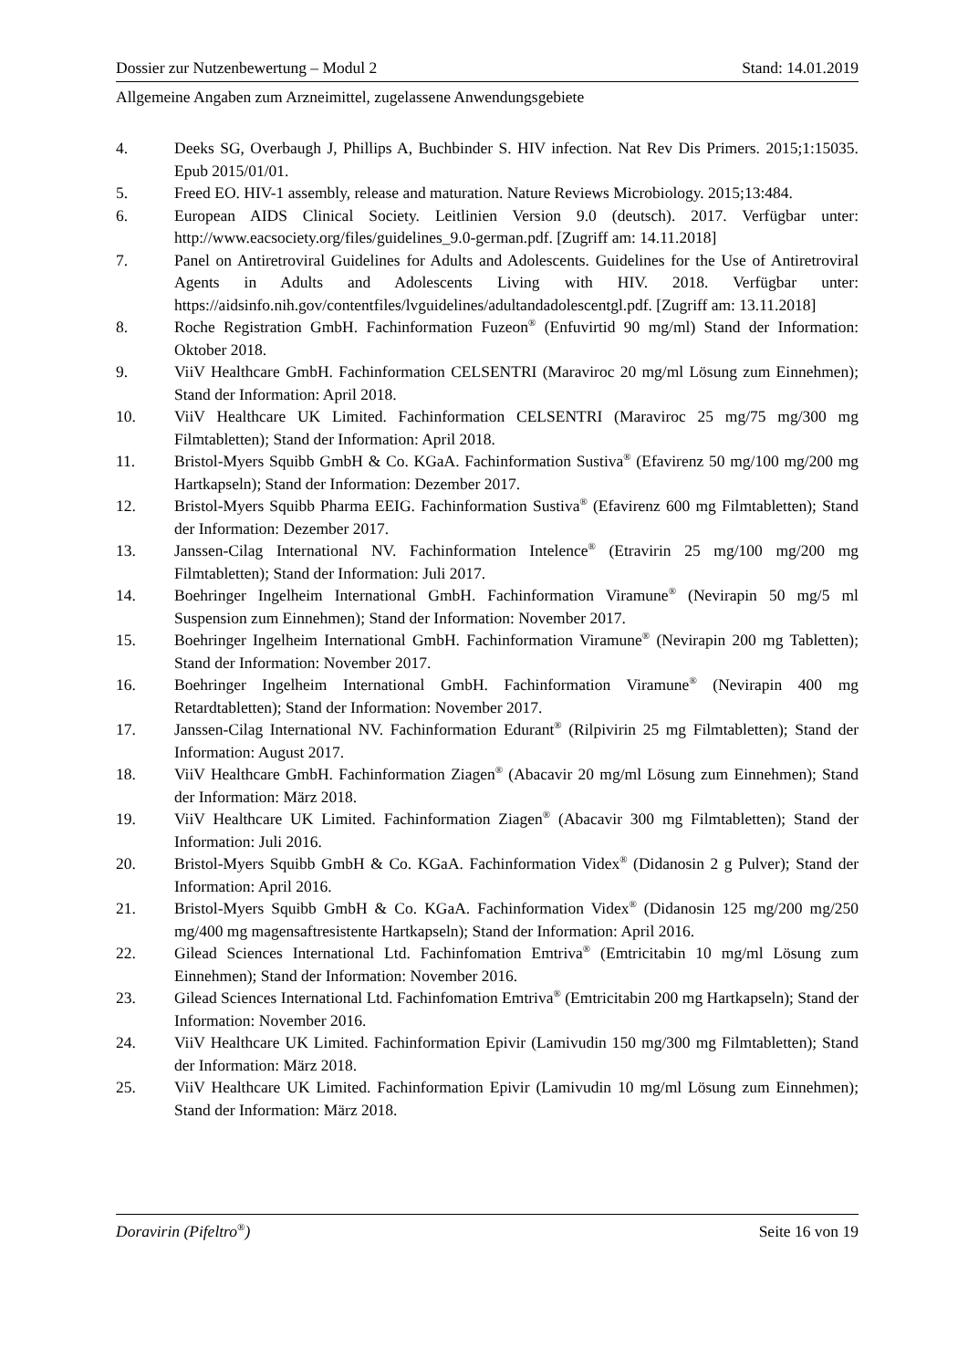Dossier zur Nutzenbewertung – Modul 2 Stand: 14.01.2019
Allgemeine Angaben zum Arzneimittel, zugelassene Anwendungsgebiete
4. Deeks SG, Overbaugh J, Phillips A, Buchbinder S. HIV infection. Nat Rev Dis Primers. 2015;1:15035. Epub 2015/01/01.
5. Freed EO. HIV-1 assembly, release and maturation. Nature Reviews Microbiology. 2015;13:484.
6. European AIDS Clinical Society. Leitlinien Version 9.0 (deutsch). 2017. Verfügbar unter: http://www.eacsociety.org/files/guidelines_9.0-german.pdf. [Zugriff am: 14.11.2018]
7. Panel on Antiretroviral Guidelines for Adults and Adolescents. Guidelines for the Use of Antiretroviral Agents in Adults and Adolescents Living with HIV. 2018. Verfügbar unter: https://aidsinfo.nih.gov/contentfiles/lvguidelines/adultandadolescentgl.pdf. [Zugriff am: 13.11.2018]
8. Roche Registration GmbH. Fachinformation Fuzeon<sup>®</sup> (Enfuvirtid 90 mg/ml) Stand der Information: Oktober 2018.
9. ViiV Healthcare GmbH. Fachinformation CELSENTRI (Maraviroc 20 mg/ml Lösung zum Einnehmen); Stand der Information: April 2018.
10. ViiV Healthcare UK Limited. Fachinformation CELSENTRI (Maraviroc 25 mg/75 mg/300 mg Filmtabletten); Stand der Information: April 2018.
11. Bristol-Myers Squibb GmbH & Co. KGaA. Fachinformation Sustiva<sup>®</sup> (Efavirenz 50 mg/100 mg/200 mg Hartkapseln); Stand der Information: Dezember 2017.
12. Bristol-Myers Squibb Pharma EEIG. Fachinformation Sustiva<sup>®</sup> (Efavirenz 600 mg Filmtabletten); Stand der Information: Dezember 2017.
13. Janssen-Cilag International NV. Fachinformation Intelence<sup>®</sup> (Etravirin 25 mg/100 mg/200 mg Filmtabletten); Stand der Information: Juli 2017.
14. Boehringer Ingelheim International GmbH. Fachinformation Viramune<sup>®</sup> (Nevirapin 50 mg/5 ml Suspension zum Einnehmen); Stand der Information: November 2017.
15. Boehringer Ingelheim International GmbH. Fachinformation Viramune<sup>®</sup> (Nevirapin 200 mg Tabletten); Stand der Information: November 2017.
16. Boehringer Ingelheim International GmbH. Fachinformation Viramune<sup>®</sup> (Nevirapin 400 mg Retardtabletten); Stand der Information: November 2017.
17. Janssen-Cilag International NV. Fachinformation Edurant<sup>®</sup> (Rilpivirin 25 mg Filmtabletten); Stand der Information: August 2017.
18. ViiV Healthcare GmbH. Fachinformation Ziagen<sup>®</sup> (Abacavir 20 mg/ml Lösung zum Einnehmen); Stand der Information: März 2018.
19. ViiV Healthcare UK Limited. Fachinformation Ziagen<sup>®</sup> (Abacavir 300 mg Filmtabletten); Stand der Information: Juli 2016.
20. Bristol-Myers Squibb GmbH & Co. KGaA. Fachinformation Videx<sup>®</sup> (Didanosin 2 g Pulver); Stand der Information: April 2016.
21. Bristol-Myers Squibb GmbH & Co. KGaA. Fachinformation Videx<sup>®</sup> (Didanosin 125 mg/200 mg/250 mg/400 mg magensaftresistente Hartkapseln); Stand der Information: April 2016.
22. Gilead Sciences International Ltd. Fachinfomation Emtriva<sup>®</sup> (Emtricitabin 10 mg/ml Lösung zum Einnehmen); Stand der Information: November 2016.
23. Gilead Sciences International Ltd. Fachinfomation Emtriva<sup>®</sup> (Emtricitabin 200 mg Hartkapseln); Stand der Information: November 2016.
24. ViiV Healthcare UK Limited. Fachinformation Epivir (Lamivudin 150 mg/300 mg Filmtabletten); Stand der Information: März 2018.
25. ViiV Healthcare UK Limited. Fachinformation Epivir (Lamivudin 10 mg/ml Lösung zum Einnehmen); Stand der Information: März 2018.
Doravirin (Pifeltro<sup>®</sup>) Seite 16 von 19